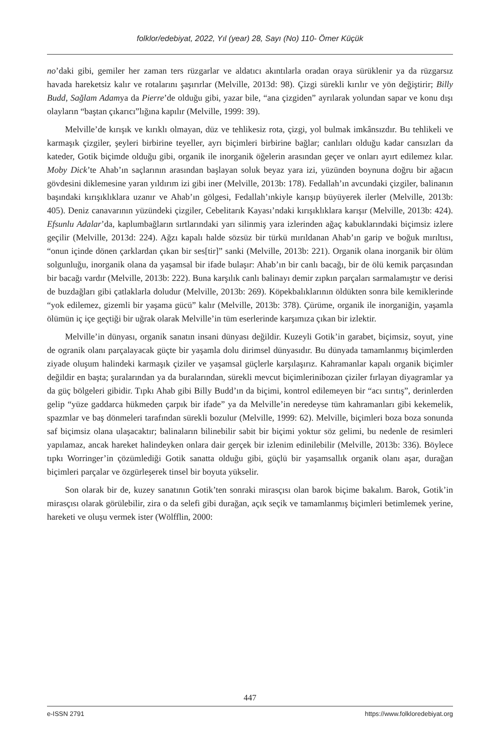folklor/edebiyat, 2022, Yıl (year) 28, Sayı (No) 110- Ömer Küçük
no’daki gibi, gemiler her zaman ters rüzgarlar ve aldatıcı akıntılarla oradan oraya sürüklenir ya da rüzgarsız havada hareketsiz kalır ve rotalarını şaşırırlar (Melville, 2013d: 98). Çizgi sürekli kırılır ve yön değiştirir; Billy Budd, Sağlam Adamya da Pierre’de olduğu gibi, yazar bile, “ana çizgiden” ayrılarak yolundan sapar ve konu dışı olayların “baştan çıkarıcı”lığına kapılır (Melville, 1999: 39).
Melville’de kırışık ve kırıklı olmayan, düz ve tehlikesiz rota, çizgi, yol bulmak imkânsızdır. Bu tehlikeli ve karmaşık çizgiler, şeyleri birbirine teyeller, ayrı biçimleri birbirine bağlar; canlıları olduğu kadar cansızları da kateder, Gotik biçimde olduğu gibi, organik ile inorganik öğelerin arasından geçer ve onları ayırt edilemez kılar. Moby Dick’te Ahab’ın saçlarının arasından başlayan soluk beyaz yara izi, yüzünden boynuna doğru bir ağacın gövdesini diklemesine yaran yıldırım izi gibi iner (Melville, 2013b: 178). Fedallah’ın avcundaki çizgiler, balinanın başındaki kırışıklıklara uzanır ve Ahab’ın gölgesi, Fedallah’ınkiyle karışıp büyüyerek ilerler (Melville, 2013b: 405). Deniz canavarının yüzündeki çizgiler, Cebelitarık Kayası’ndaki kırışıklıklara karışır (Melville, 2013b: 424). Efsunlu Adalar’da, kaplumbağların sırtlarındaki yarı silinmiş yara izlerinden ağaç kabuklarındaki biçimsiz izlere geçilir (Melville, 2013d: 224). Ağzı kapalı halde sözsüz bir türkü mırıldanan Ahab’ın garip ve boğuk mırıltısı, “onun içinde dönen çarklardan çıkan bir ses[tir]” sanki (Melville, 2013b: 221). Organik olana inorganik bir ölüm solgunluğu, inorganik olana da yaşamsal bir ifade bulaşır: Ahab’ın bir canlı bacağı, bir de ölü kemik parçasından bir bacağı vardır (Melville, 2013b: 222). Buna karşılık canlı balinayı demir zıpkın parçaları sarmalamıştır ve derisi de buzdağları gibi çatlaklarla doludur (Melville, 2013b: 269). Köpekbalıklarının öldükten sonra bile kemiklerinde “yok edilemez, gizemli bir yaşama gücü” kalır (Melville, 2013b: 378). Çürüme, organik ile inorganiğin, yaşamla ölümün iç içe geçtiği bir uğrak olarak Melville’in tüm eserlerinde karşımıza çıkan bir izlektir.
Melville’in dünyası, organik sanatın insani dünyası değildir. Kuzeyli Gotik’in garabet, biçimsiz, soyut, yine de ogranik olanı parçalayacak güçte bir yaşamla dolu dirimsel dünyasıdır. Bu dünyada tamamlanmış biçimlerden ziyade oluşum halindeki karmaşık çiziler ve yaşamsal güçlerle karşılaşırız. Kahramanlar kapalı organik biçimler değildir en başta; şuralarından ya da buralarından, sürekli mevcut biçimlerinibozan çiziler fırlayan diyagramlar ya da güç bölgeleri gibidir. Tıpkı Ahab gibi Billy Budd’ın da biçimi, kontrol edilemeyen bir “acı sırıtış”, derinlerden gelip “yüze gaddarca hükmeden çarpık bir ifade” ya da Melville’in neredeyse tüm kahramanları gibi kekemelik, spazmlar ve baş dönmeleri tarafından sürekli bozulur (Melville, 1999: 62). Melville, biçimleri boza boza sonunda saf biçimsiz olana ulaşacaktır; balinaların bilinebilir sabit bir biçimi yoktur söz gelimi, bu nedenle de resimleri yapılamaz, ancak hareket halindeyken onlara dair gerçek bir izlenim edinilebilir (Melville, 2013b: 336). Böylece tıpkı Worringer’in çözümlediği Gotik sanatta olduğu gibi, güçlü bir yaşamsallık organik olanı aşar, durağan biçimleri parçalar ve özgürleşerek tinsel bir boyuta yükselir.
Son olarak bir de, kuzey sanatının Gotik’ten sonraki mirasçısı olan barok biçime bakalım. Barok, Gotik’in mirasçısı olarak görülebilir, zira o da selefi gibi durağan, açık seçik ve tamamlanmış biçimleri betimlemek yerine, hareketi ve oluşu vermek ister (Wölfflin, 2000:
447
e-ISSN 2791 https://www.folkloredebiyat.org